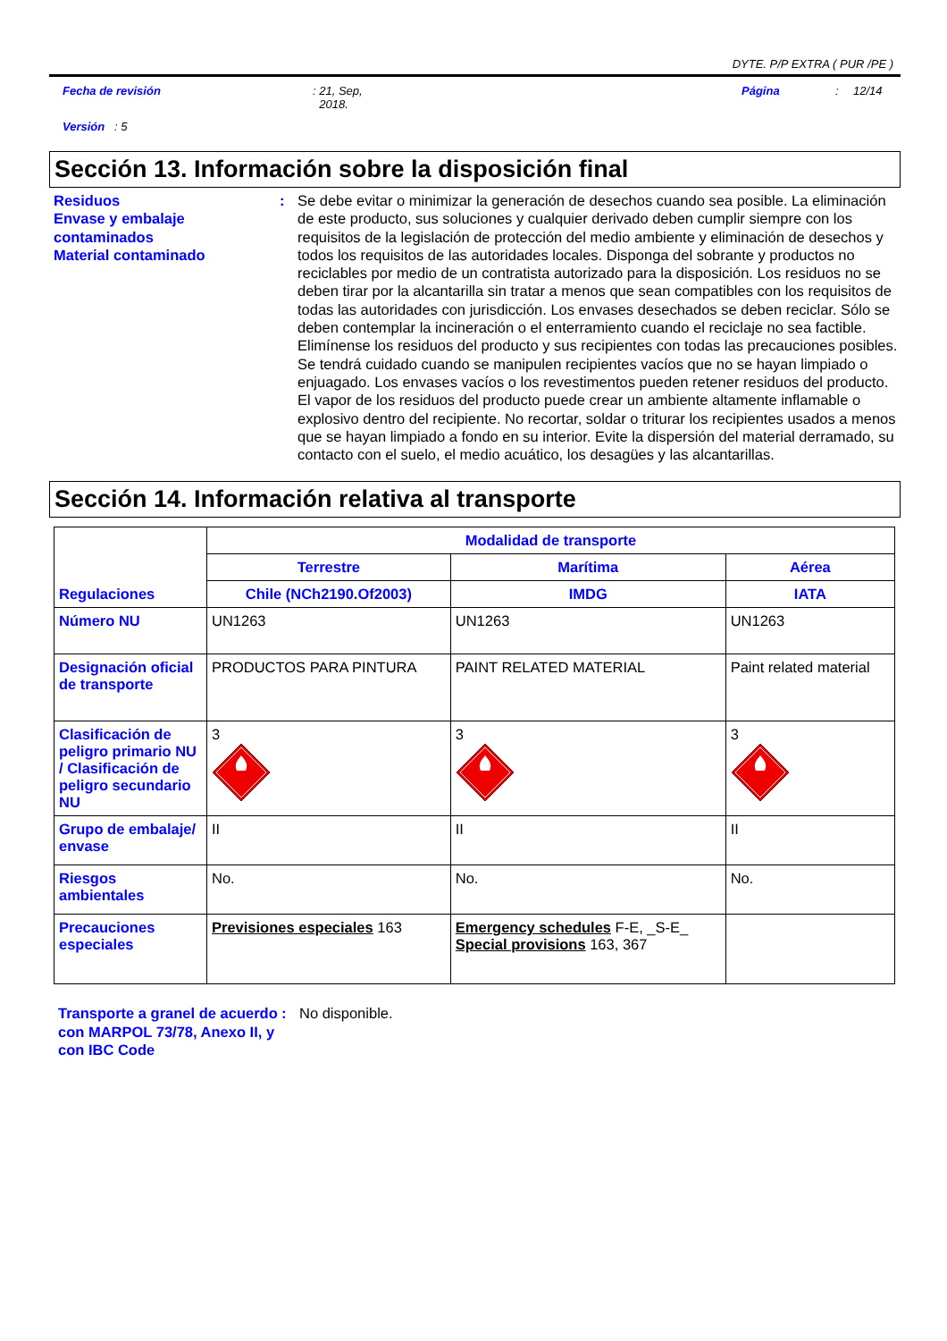DYTE. P/P EXTRA ( PUR /PE )
Fecha de revisión : 21, Sep,
2018.
Página : 12/14
Versión : 5
Sección 13. Información sobre la disposición final
Residuos
Envase y embalaje contaminados
Material contaminado
: Se debe evitar o minimizar la generación de desechos cuando sea posible. La eliminación de este producto, sus soluciones y cualquier derivado deben cumplir siempre con los requisitos de la legislación de protección del medio ambiente y eliminación de desechos y todos los requisitos de las autoridades locales. Disponga del sobrante y productos no reciclables por medio de un contratista autorizado para la disposición. Los residuos no se deben tirar por la alcantarilla sin tratar a menos que sean compatibles con los requisitos de todas las autoridades con jurisdicción. Los envases desechados se deben reciclar. Sólo se deben contemplar la incineración o el enterramiento cuando el reciclaje no sea factible. Elimínense los residuos del producto y sus recipientes con todas las precauciones posibles. Se tendrá cuidado cuando se manipulen recipientes vacíos que no se hayan limpiado o enjuagado. Los envases vacíos o los revestimentos pueden retener residuos del producto. El vapor de los residuos del producto puede crear un ambiente altamente inflamable o explosivo dentro del recipiente. No recortar, soldar o triturar los recipientes usados a menos que se hayan limpiado a fondo en su interior. Evite la dispersión del material derramado, su contacto con el suelo, el medio acuático, los desagües y las alcantarillas.
Sección 14. Información relativa al transporte
| Regulaciones | Modalidad de transporte | | |
| --- | --- | --- | --- |
| | Terrestre | Marítima | Aérea |
| | Chile (NCh2190.Of2003) | IMDG | IATA |
| Número NU | UN1263 | UN1263 | UN1263 |
| Designación oficial de transporte | PRODUCTOS PARA PINTURA | PAINT RELATED MATERIAL | Paint related material |
| Clasificación de peligro primario NU / Clasificación de peligro secundario NU | 3 | 3 | 3 |
| Grupo de embalaje/ envase | II | II | II |
| Riesgos ambientales | No. | No. | No. |
| Precauciones especiales | Previsiones especiales 163 | Emergency schedules F-E, _S-E_ Special provisions 163, 367 | |
Transporte a granel de acuerdo con MARPOL 73/78, Anexo II, y con IBC Code
: No disponible.